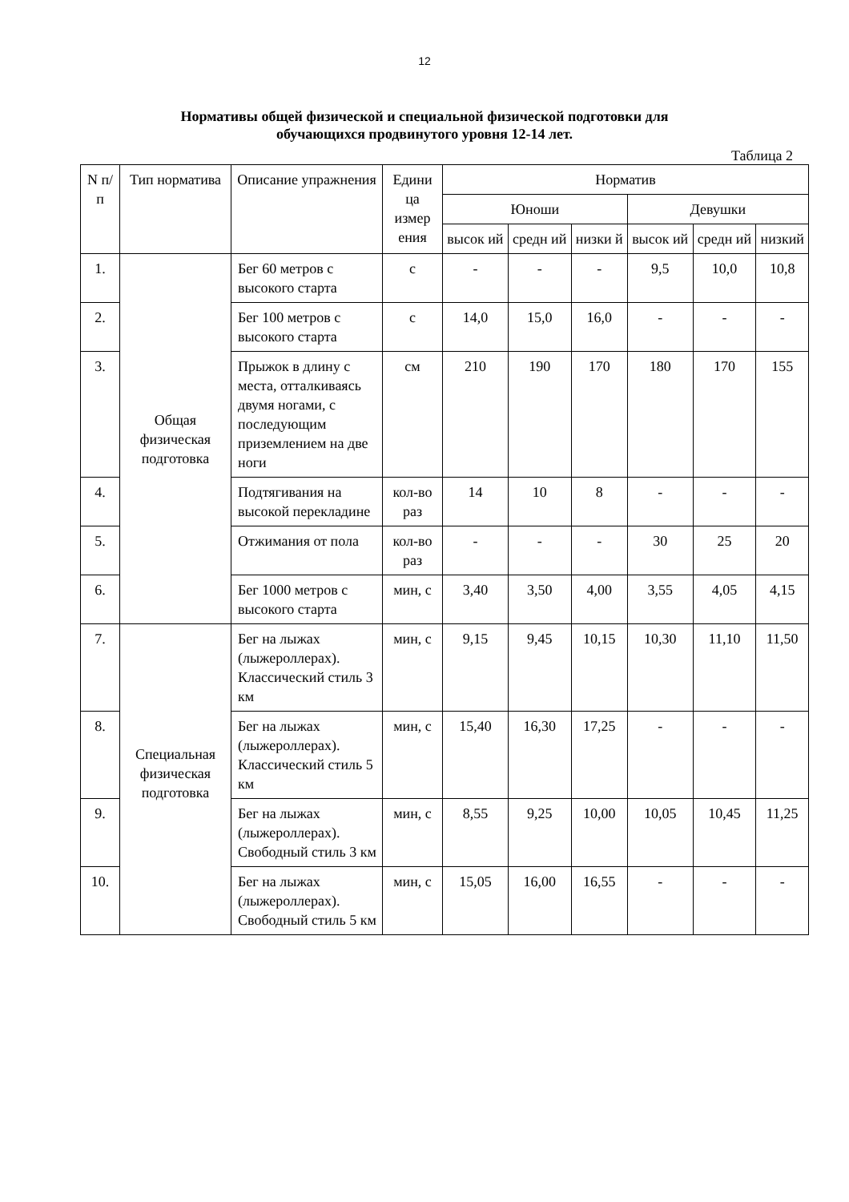12
Нормативы общей физической и специальной физической подготовки для
обучающихся продвинутого уровня 12-14 лет.
Таблица 2
| N п/п | Тип норматива | Описание упражнения | Едини ца измер ения | Норматив | | | | | |
| --- | --- | --- | --- | --- | --- | --- | --- | --- | --- |
| | | | | Юноши | | | Девушки | | |
| | | | | высок ий | средн ий | низки й | высок ий | средн ий | низкий |
| 1. | Общая физическая подготовка | Бег 60 метров с высокого старта | с | - | - | - | 9,5 | 10,0 | 10,8 |
| 2. | | Бег 100 метров с высокого старта | с | 14,0 | 15,0 | 16,0 | - | - | - |
| 3. | | Прыжок в длину с места, отталкиваясь двумя ногами, с последующим приземлением на две ноги | см | 210 | 190 | 170 | 180 | 170 | 155 |
| 4. | | Подтягивания на высокой перекладине | кол-во раз | 14 | 10 | 8 | - | - | - |
| 5. | | Отжимания от пола | кол-во раз | - | - | - | 30 | 25 | 20 |
| 6. | | Бег 1000 метров с высокого старта | мин, с | 3,40 | 3,50 | 4,00 | 3,55 | 4,05 | 4,15 |
| 7. | Специальная физическая подготовка | Бег на лыжах (лыжероллерах). Классический стиль 3 км | мин, с | 9,15 | 9,45 | 10,15 | 10,30 | 11,10 | 11,50 |
| 8. | | Бег на лыжах (лыжероллерах). Классический стиль 5 км | мин, с | 15,40 | 16,30 | 17,25 | - | - | - |
| 9. | | Бег на лыжах (лыжероллерах). Свободный стиль 3 км | мин, с | 8,55 | 9,25 | 10,00 | 10,05 | 10,45 | 11,25 |
| 10. | | Бег на лыжах (лыжероллерах). Свободный стиль 5 км | мин, с | 15,05 | 16,00 | 16,55 | - | - | - |